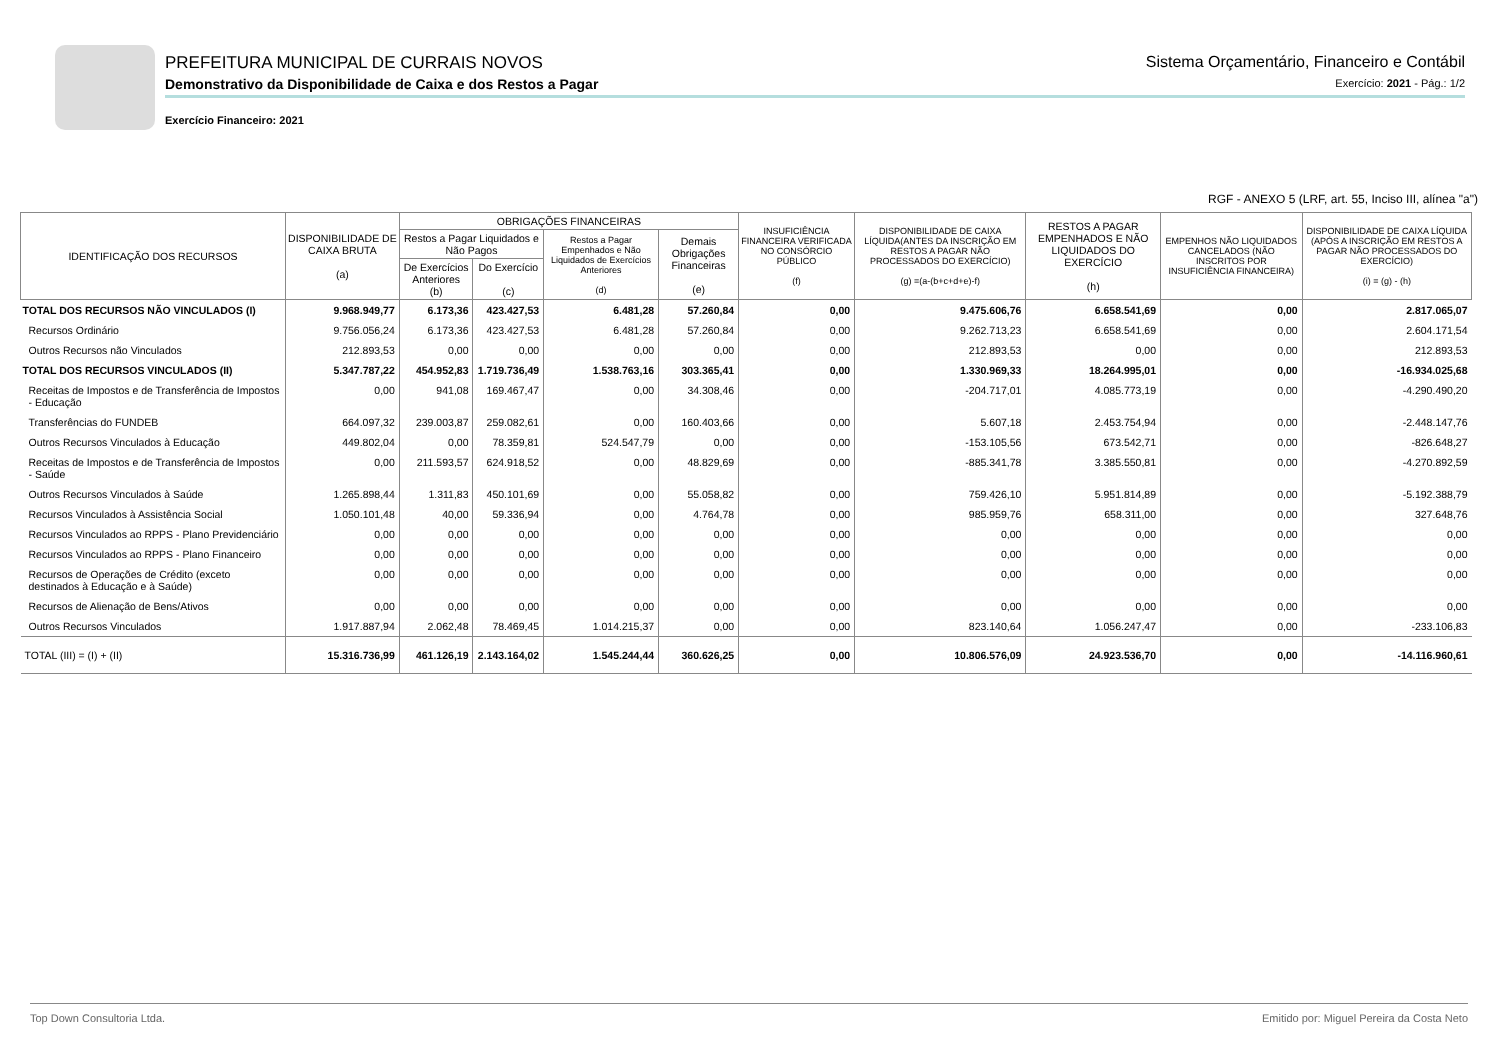PREFEITURA MUNICIPAL DE CURRAIS NOVOS
Demonstrativo da Disponibilidade de Caixa e dos Restos a Pagar
Exercício Financeiro: 2021
Sistema Orçamentário, Financeiro e Contábil
Exercício: 2021 - Pág.: 1/2
RGF - ANEXO 5 (LRF, art. 55, Inciso III, alínea "a")
| IDENTIFICAÇÃO DOS RECURSOS | DISPONIBILIDADE DE CAIXA BRUTA (a) | OBRIGAÇÕES FINANCEIRAS | | | | INSUFICIÊNCIA FINANCEIRA VERIFICADA NO CONSÓRCIO PÚBLICO (f) | DISPONIBILIDADE DE CAIXA LÍQUIDA(ANTES DA INSCRIÇÃO EM RESTOS A PAGAR NÃO PROCESSADOS DO EXERCÍCIO) (g) =(a-(b+c+d+e)-f) | RESTOS A PAGAR EMPENHADOS E NÃO LIQUIDADOS DO EXERCÍCIO (h) | EMPENHOS NÃO LIQUIDADOS CANCELADOS (NÃO INSCRITOS POR INSUFICIÊNCIA FINANCEIRA) | DISPONIBILIDADE DE CAIXA LÍQUIDA (APÓS A INSCRIÇÃO EM RESTOS A PAGAR NÃO PROCESSADOS DO EXERCÍCIO) (i) = (g) - (h) |
| --- | --- | --- | --- | --- | --- | --- | --- | --- | --- | --- |
| | | Restos a Pagar Liquidados e Não Pagos | | Restos a Pagar Empenhados e Não Liquidados de Exercícios Anteriores (d) | Demais Obrigações Financeiras (e) | | | | | |
| | | De Exercícios Anteriores (b) | Do Exercício (c) | | | | | | | |
| TOTAL DOS RECURSOS NÃO VINCULADOS (I) | 9.968.949,77 | 6.173,36 | 423.427,53 | 6.481,28 | 57.260,84 | 0,00 | 9.475.606,76 | 6.658.541,69 | 0,00 | 2.817.065,07 |
| Recursos Ordinário | 9.756.056,24 | 6.173,36 | 423.427,53 | 6.481,28 | 57.260,84 | 0,00 | 9.262.713,23 | 6.658.541,69 | 0,00 | 2.604.171,54 |
| Outros Recursos não Vinculados | 212.893,53 | 0,00 | 0,00 | 0,00 | 0,00 | 0,00 | 212.893,53 | 0,00 | 0,00 | 212.893,53 |
| TOTAL DOS RECURSOS VINCULADOS (II) | 5.347.787,22 | 454.952,83 | 1.719.736,49 | 1.538.763,16 | 303.365,41 | 0,00 | 1.330.969,33 | 18.264.995,01 | 0,00 | -16.934.025,68 |
| Receitas de Impostos e de Transferência de Impostos - Educação | 0,00 | 941,08 | 169.467,47 | 0,00 | 34.308,46 | 0,00 | -204.717,01 | 4.085.773,19 | 0,00 | -4.290.490,20 |
| Transferências do FUNDEB | 664.097,32 | 239.003,87 | 259.082,61 | 0,00 | 160.403,66 | 0,00 | 5.607,18 | 2.453.754,94 | 0,00 | -2.448.147,76 |
| Outros Recursos Vinculados à Educação | 449.802,04 | 0,00 | 78.359,81 | 524.547,79 | 0,00 | 0,00 | -153.105,56 | 673.542,71 | 0,00 | -826.648,27 |
| Receitas de Impostos e de Transferência de Impostos - Saúde | 0,00 | 211.593,57 | 624.918,52 | 0,00 | 48.829,69 | 0,00 | -885.341,78 | 3.385.550,81 | 0,00 | -4.270.892,59 |
| Outros Recursos Vinculados à Saúde | 1.265.898,44 | 1.311,83 | 450.101,69 | 0,00 | 55.058,82 | 0,00 | 759.426,10 | 5.951.814,89 | 0,00 | -5.192.388,79 |
| Recursos Vinculados à Assistência Social | 1.050.101,48 | 40,00 | 59.336,94 | 0,00 | 4.764,78 | 0,00 | 985.959,76 | 658.311,00 | 0,00 | 327.648,76 |
| Recursos Vinculados ao RPPS - Plano Previdenciário | 0,00 | 0,00 | 0,00 | 0,00 | 0,00 | 0,00 | 0,00 | 0,00 | 0,00 | 0,00 |
| Recursos Vinculados ao RPPS - Plano Financeiro | 0,00 | 0,00 | 0,00 | 0,00 | 0,00 | 0,00 | 0,00 | 0,00 | 0,00 | 0,00 |
| Recursos de Operações de Crédito (exceto destinados à Educação e à Saúde) | 0,00 | 0,00 | 0,00 | 0,00 | 0,00 | 0,00 | 0,00 | 0,00 | 0,00 | 0,00 |
| Recursos de Alienação de Bens/Ativos | 0,00 | 0,00 | 0,00 | 0,00 | 0,00 | 0,00 | 0,00 | 0,00 | 0,00 | 0,00 |
| Outros Recursos Vinculados | 1.917.887,94 | 2.062,48 | 78.469,45 | 1.014.215,37 | 0,00 | 0,00 | 823.140,64 | 1.056.247,47 | 0,00 | -233.106,83 |
| TOTAL (III) = (I) + (II) | 15.316.736,99 | 461.126,19 | 2.143.164,02 | 1.545.244,44 | 360.626,25 | 0,00 | 10.806.576,09 | 24.923.536,70 | 0,00 | -14.116.960,61 |
Top Down Consultoria Ltda. Emitido por: Miguel Pereira da Costa Neto